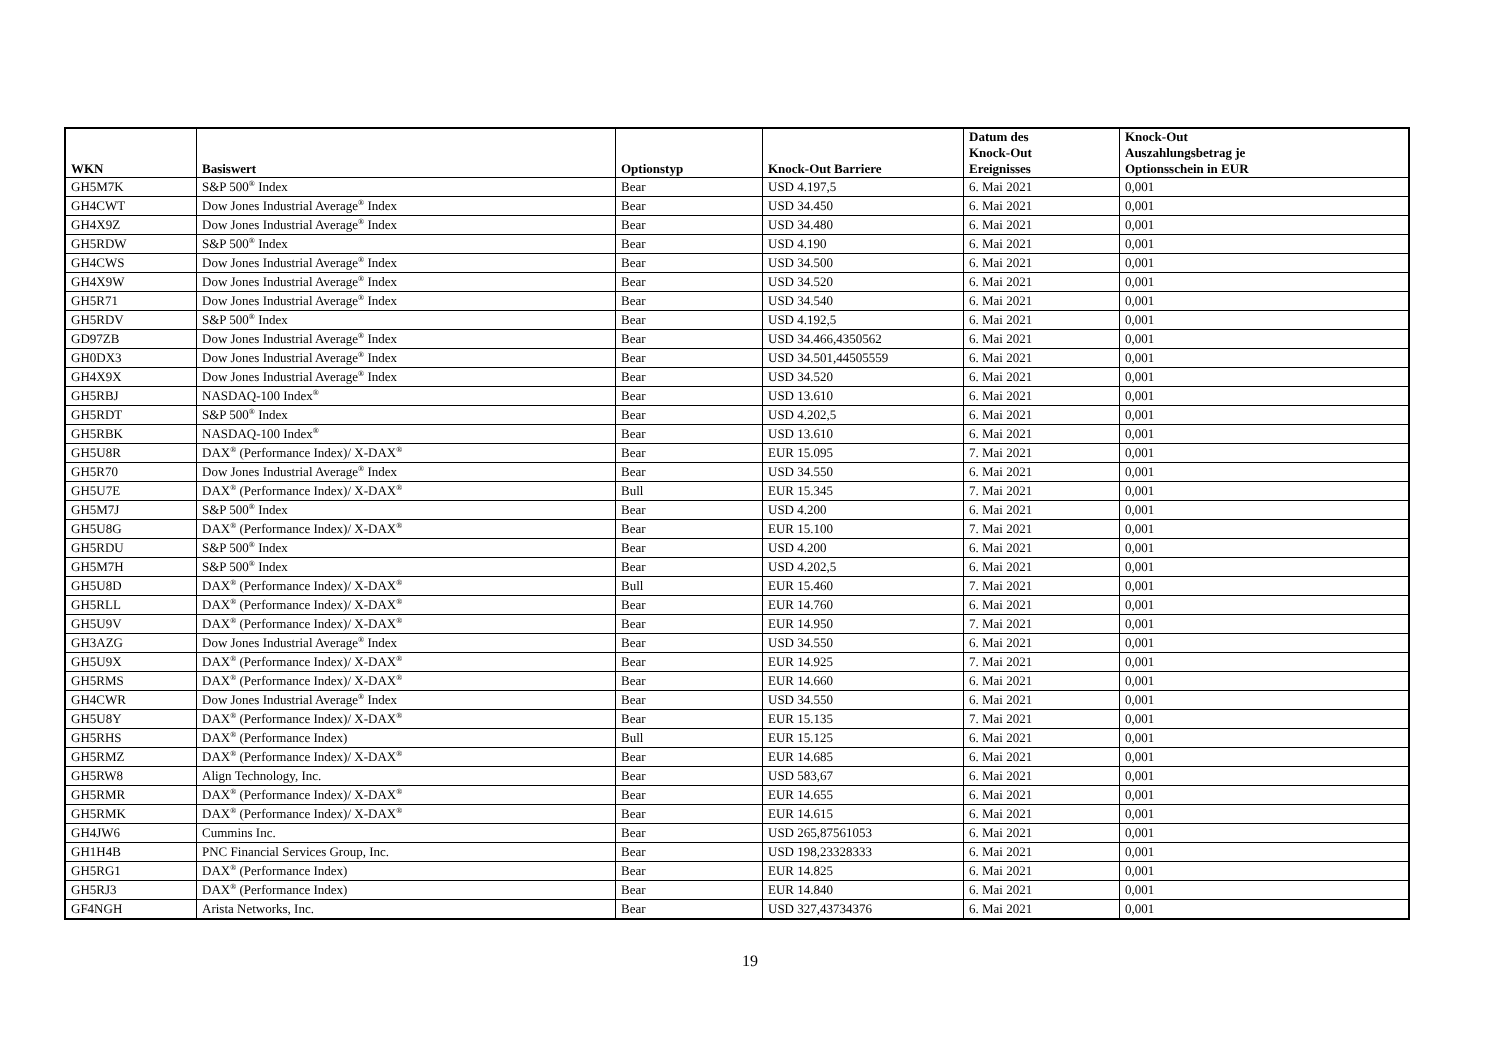| WKN | Basiswert | Optionstyp | Knock-Out Barriere | Datum des Knock-Out Ereignisses | Knock-Out Auszahlungsbetrag je Optionsschein in EUR |
| --- | --- | --- | --- | --- | --- |
| GH5M7K | S&P 500<sup>®</sup> Index | Bear | USD 4.197,5 | 6. Mai 2021 | 0,001 |
| GH4CWT | Dow Jones Industrial Average<sup>®</sup> Index | Bear | USD 34.450 | 6. Mai 2021 | 0,001 |
| GH4X9Z | Dow Jones Industrial Average<sup>®</sup> Index | Bear | USD 34.480 | 6. Mai 2021 | 0,001 |
| GH5RDW | S&P 500<sup>®</sup> Index | Bear | USD 4.190 | 6. Mai 2021 | 0,001 |
| GH4CWS | Dow Jones Industrial Average<sup>®</sup> Index | Bear | USD 34.500 | 6. Mai 2021 | 0,001 |
| GH4X9W | Dow Jones Industrial Average<sup>®</sup> Index | Bear | USD 34.520 | 6. Mai 2021 | 0,001 |
| GH5R71 | Dow Jones Industrial Average<sup>®</sup> Index | Bear | USD 34.540 | 6. Mai 2021 | 0,001 |
| GH5RDV | S&P 500<sup>®</sup> Index | Bear | USD 4.192,5 | 6. Mai 2021 | 0,001 |
| GD97ZB | Dow Jones Industrial Average<sup>®</sup> Index | Bear | USD 34.466,4350562 | 6. Mai 2021 | 0,001 |
| GH0DX3 | Dow Jones Industrial Average<sup>®</sup> Index | Bear | USD 34.501,44505559 | 6. Mai 2021 | 0,001 |
| GH4X9X | Dow Jones Industrial Average<sup>®</sup> Index | Bear | USD 34.520 | 6. Mai 2021 | 0,001 |
| GH5RBJ | NASDAQ-100 Index<sup>®</sup> | Bear | USD 13.610 | 6. Mai 2021 | 0,001 |
| GH5RDT | S&P 500<sup>®</sup> Index | Bear | USD 4.202,5 | 6. Mai 2021 | 0,001 |
| GH5RBK | NASDAQ-100 Index<sup>®</sup> | Bear | USD 13.610 | 6. Mai 2021 | 0,001 |
| GH5U8R | DAX<sup>®</sup> (Performance Index)/ X-DAX<sup>®</sup> | Bear | EUR 15.095 | 7. Mai 2021 | 0,001 |
| GH5R70 | Dow Jones Industrial Average<sup>®</sup> Index | Bear | USD 34.550 | 6. Mai 2021 | 0,001 |
| GH5U7E | DAX<sup>®</sup> (Performance Index)/ X-DAX<sup>®</sup> | Bull | EUR 15.345 | 7. Mai 2021 | 0,001 |
| GH5M7J | S&P 500<sup>®</sup> Index | Bear | USD 4.200 | 6. Mai 2021 | 0,001 |
| GH5U8G | DAX<sup>®</sup> (Performance Index)/ X-DAX<sup>®</sup> | Bear | EUR 15.100 | 7. Mai 2021 | 0,001 |
| GH5RDU | S&P 500<sup>®</sup> Index | Bear | USD 4.200 | 6. Mai 2021 | 0,001 |
| GH5M7H | S&P 500<sup>®</sup> Index | Bear | USD 4.202,5 | 6. Mai 2021 | 0,001 |
| GH5U8D | DAX<sup>®</sup> (Performance Index)/ X-DAX<sup>®</sup> | Bull | EUR 15.460 | 7. Mai 2021 | 0,001 |
| GH5RLL | DAX<sup>®</sup> (Performance Index)/ X-DAX<sup>®</sup> | Bear | EUR 14.760 | 6. Mai 2021 | 0,001 |
| GH5U9V | DAX<sup>®</sup> (Performance Index)/ X-DAX<sup>®</sup> | Bear | EUR 14.950 | 7. Mai 2021 | 0,001 |
| GH3AZG | Dow Jones Industrial Average<sup>®</sup> Index | Bear | USD 34.550 | 6. Mai 2021 | 0,001 |
| GH5U9X | DAX<sup>®</sup> (Performance Index)/ X-DAX<sup>®</sup> | Bear | EUR 14.925 | 7. Mai 2021 | 0,001 |
| GH5RMS | DAX<sup>®</sup> (Performance Index)/ X-DAX<sup>®</sup> | Bear | EUR 14.660 | 6. Mai 2021 | 0,001 |
| GH4CWR | Dow Jones Industrial Average<sup>®</sup> Index | Bear | USD 34.550 | 6. Mai 2021 | 0,001 |
| GH5U8Y | DAX<sup>®</sup> (Performance Index)/ X-DAX<sup>®</sup> | Bear | EUR 15.135 | 7. Mai 2021 | 0,001 |
| GH5RHS | DAX<sup>®</sup> (Performance Index) | Bull | EUR 15.125 | 6. Mai 2021 | 0,001 |
| GH5RMZ | DAX<sup>®</sup> (Performance Index)/ X-DAX<sup>®</sup> | Bear | EUR 14.685 | 6. Mai 2021 | 0,001 |
| GH5RW8 | Align Technology, Inc. | Bear | USD 583,67 | 6. Mai 2021 | 0,001 |
| GH5RMR | DAX<sup>®</sup> (Performance Index)/ X-DAX<sup>®</sup> | Bear | EUR 14.655 | 6. Mai 2021 | 0,001 |
| GH5RMK | DAX<sup>®</sup> (Performance Index)/ X-DAX<sup>®</sup> | Bear | EUR 14.615 | 6. Mai 2021 | 0,001 |
| GH4JW6 | Cummins Inc. | Bear | USD 265,87561053 | 6. Mai 2021 | 0,001 |
| GH1H4B | PNC Financial Services Group, Inc. | Bear | USD 198,23328333 | 6. Mai 2021 | 0,001 |
| GH5RG1 | DAX<sup>®</sup> (Performance Index) | Bear | EUR 14.825 | 6. Mai 2021 | 0,001 |
| GH5RJ3 | DAX<sup>®</sup> (Performance Index) | Bear | EUR 14.840 | 6. Mai 2021 | 0,001 |
| GF4NGH | Arista Networks, Inc. | Bear | USD 327,43734376 | 6. Mai 2021 | 0,001 |
19